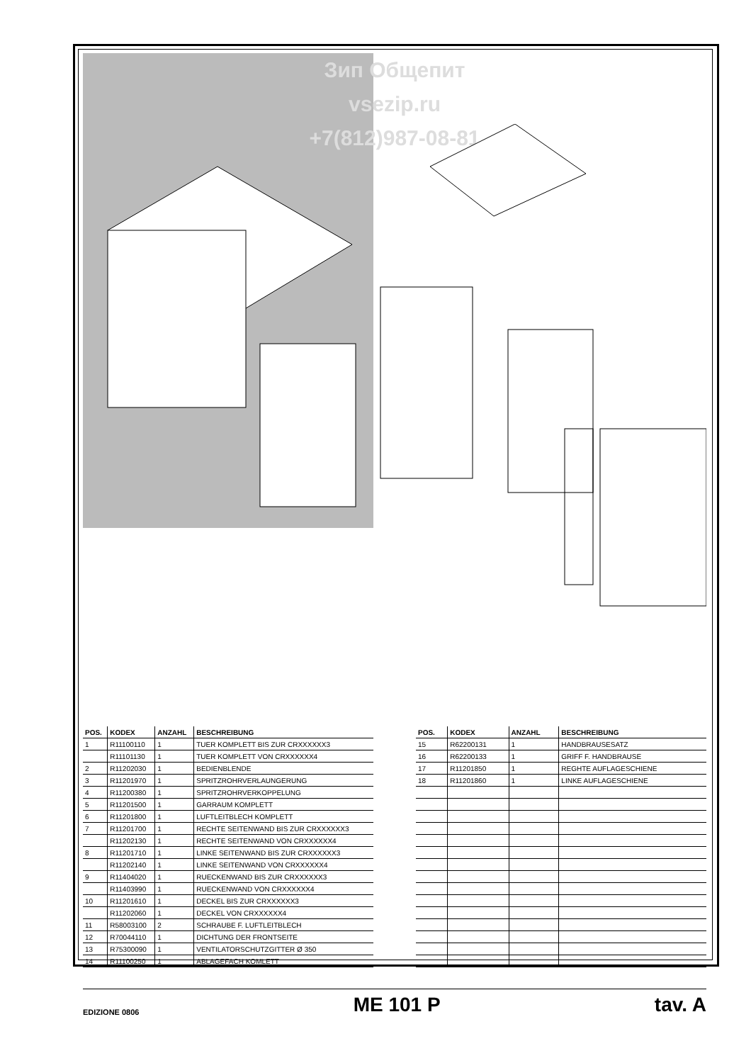Зип Общепит
vsezip.ru
+7(812)987-08-81
| POS. | KODEX | ANZAHL | BESCHREIBUNG |
| --- | --- | --- | --- |
| 1 | R11100110 | 1 | TUER KOMPLETT BIS ZUR CRXXXXXX3 |
| | R11101130 | 1 | TUER KOMPLETT VON CRXXXXXX4 |
| 2 | R11202030 | 1 | BEDIENBLENDE |
| 3 | R11201970 | 1 | SPRITZROHRVERLAUNGERUNG |
| 4 | R11200380 | 1 | SPRITZROHRVERKOPPELUNG |
| 5 | R11201500 | 1 | GARRAUM KOMPLETT |
| 6 | R11201800 | 1 | LUFTLEITBLECH KOMPLETT |
| 7 | R11201700 | 1 | RECHTE SEITENWAND BIS ZUR CRXXXXXX3 |
| | R11202130 | 1 | RECHTE SEITENWAND VON CRXXXXXX4 |
| 8 | R11201710 | 1 | LINKE SEITENWAND BIS ZUR CRXXXXXX3 |
| | R11202140 | 1 | LINKE SEITENWAND VON CRXXXXXX4 |
| 9 | R11404020 | 1 | RUECKENWAND BIS ZUR CRXXXXXX3 |
| | R11403990 | 1 | RUECKENWAND VON CRXXXXXX4 |
| 10 | R11201610 | 1 | DECKEL BIS ZUR CRXXXXXX3 |
| | R11202060 | 1 | DECKEL VON CRXXXXXX4 |
| 11 | R58003100 | 2 | SCHRAUBE F. LUFTLEITBLECH |
| 12 | R70044110 | 1 | DICHTUNG DER FRONTSEITE |
| 13 | R75300090 | 1 | VENTILATORSCHUTZGITTER Ø 350 |
| 14 | R11100250 | 1 | ABLAGEFACH KOMLETT |
| POS. | KODEX | ANZAHL | BESCHREIBUNG |
| --- | --- | --- | --- |
| 15 | R62200131 | 1 | HANDBRAUSESATZ |
| 16 | R62200133 | 1 | GRIFF F. HANDBRAUSE |
| 17 | R11201850 | 1 | REGHTE AUFLAGESCHIENE |
| 18 | R11201860 | 1 | LINKE AUFLAGESCHIENE |
EDIZIONE 0806 ME 101 P tav. A